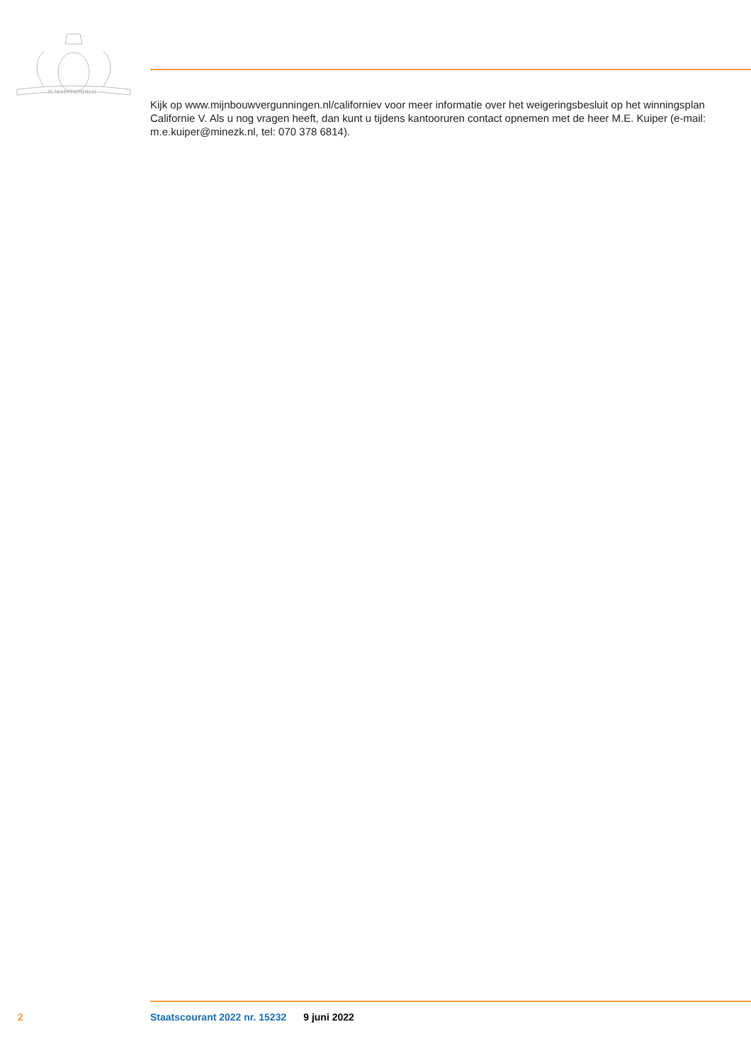JE MAINTIENDRAI
Kijk op www.mijnbouwvergunningen.nl/californiev voor meer informatie over het weigeringsbesluit op het winningsplan Californie V. Als u nog vragen heeft, dan kunt u tijdens kantooruren contact opnemen met de heer M.E. Kuiper (e-mail: m.e.kuiper@minezk.nl, tel: 070 378 6814).
2 Staatscourant 2022 nr. 15232 9 juni 2022